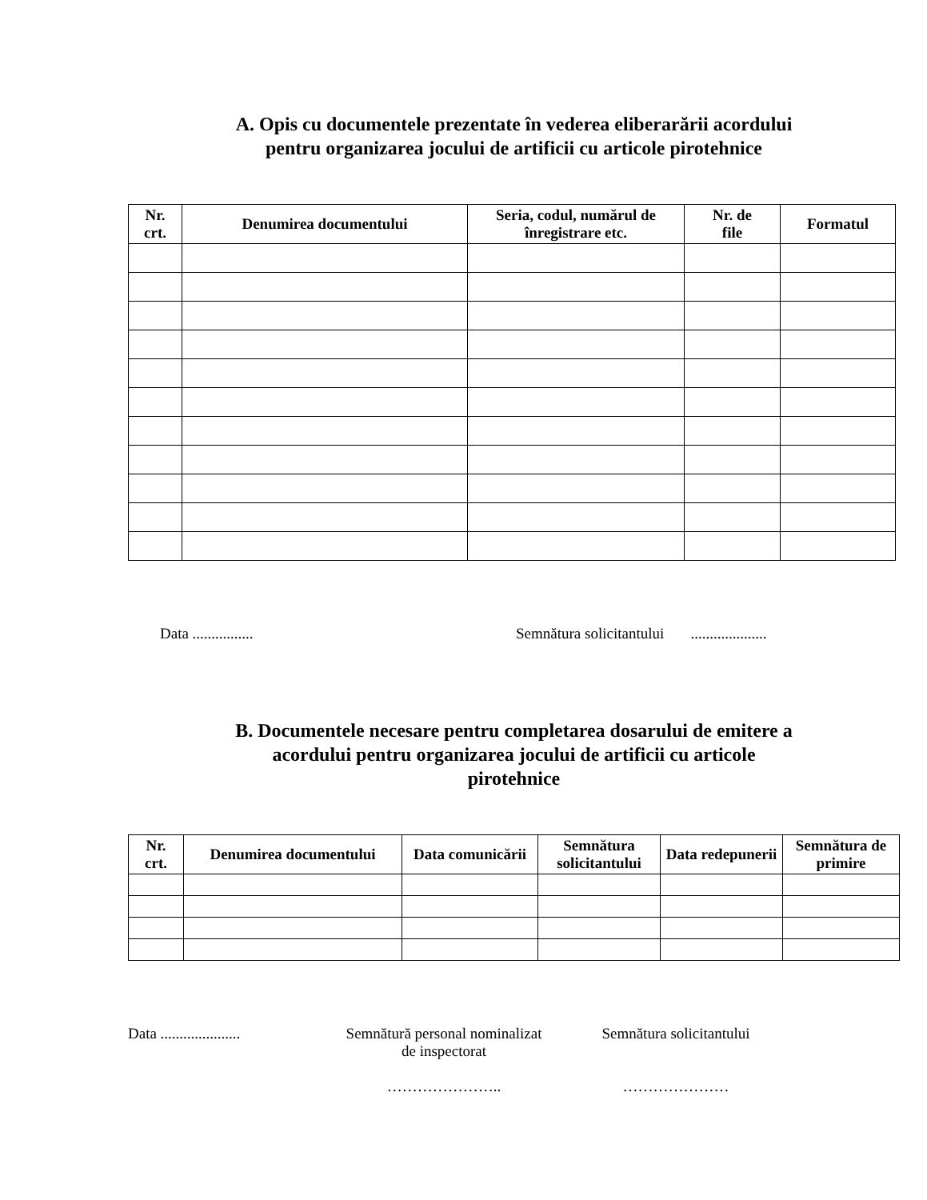A. Opis cu documentele prezentate în vederea eliberarării acordului
pentru organizarea jocului de artificii cu articole pirotehnice
| Nr. crt. | Denumirea documentului | Seria, codul, numărul de înregistrare etc. | Nr. de file | Formatul |
| --- | --- | --- | --- | --- |
Data ................ Semnătura solicitantului ....................
B. Documentele necesare pentru completarea dosarului de emitere a
acordului pentru organizarea jocului de artificii cu articole
pirotehnice
| Nr. crt. | Denumirea documentului | Data comunicării | Semnătura solicitantului | Data redepunerii | Semnătura de primire |
| --- | --- | --- | --- | --- | --- |
Data ..................... Semnătură personal nominalizat
de inspectorat
………………….. Semnătura solicitantului
…………………